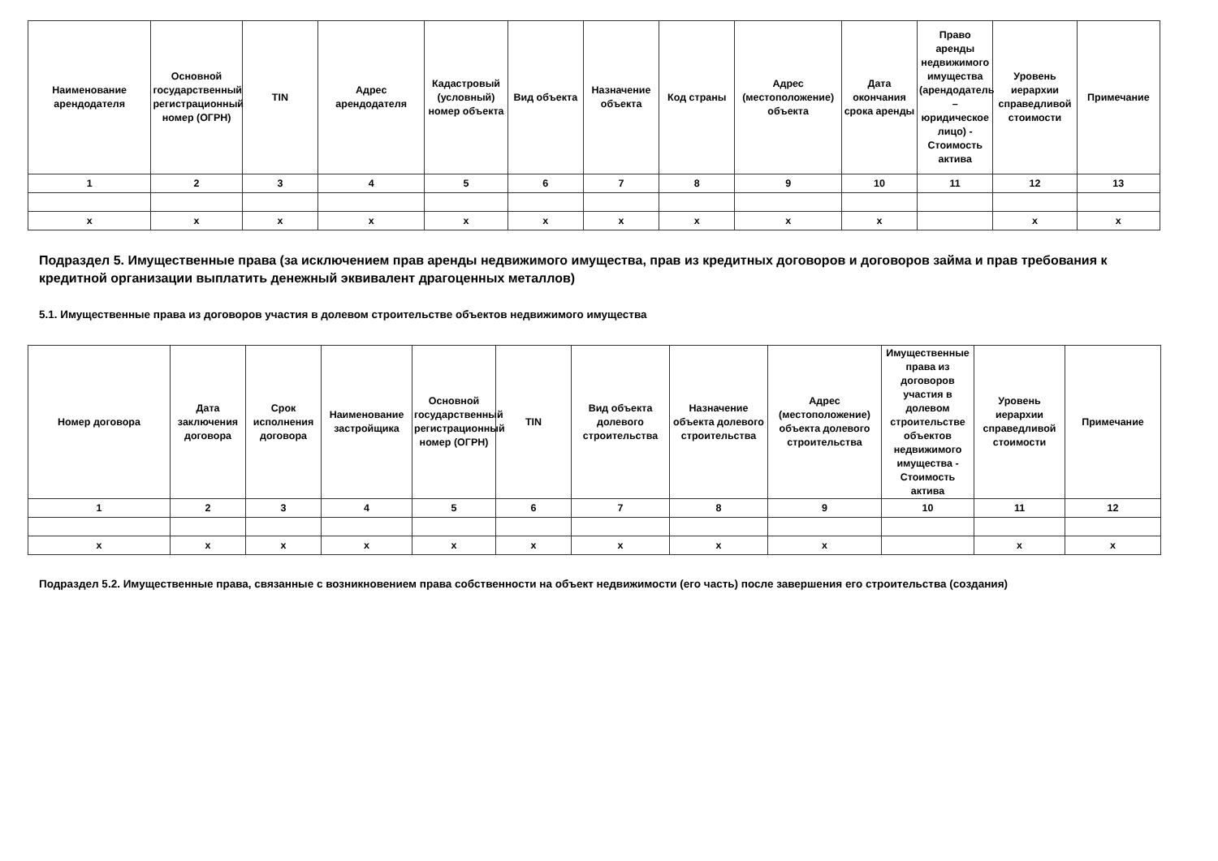| Наименование арендодателя | Основной государственный регистрационный номер (ОГРН) | TIN | Адрес арендодателя | Кадастровый (условный) номер объекта | Вид объекта | Назначение объекта | Код страны | Адрес (местоположение) объекта | Дата окончания срока аренды | Право аренды недвижимого имущества (арендодатель – юридическое лицо) - Стоимость актива | Уровень иерархии справедливой стоимости | Примечание |
| --- | --- | --- | --- | --- | --- | --- | --- | --- | --- | --- | --- | --- |
| 1 | 2 | 3 | 4 | 5 | 6 | 7 | 8 | 9 | 10 | 11 | 12 | 13 |
| x | x | x | x | x | x | x | x | x | x | | x | x |
Подраздел 5. Имущественные права (за исключением прав аренды недвижимого имущества, прав из кредитных договоров и договоров займа и прав требования к кредитной организации выплатить денежный эквивалент драгоценных металлов)
5.1. Имущественные права из договоров участия в долевом строительстве объектов недвижимого имущества
| Номер договора | Дата заключения договора | Срок исполнения договора | Наименование застройщика | Основной государственный регистрационный номер (ОГРН) | TIN | Вид объекта долевого строительства | Назначение объекта долевого строительства | Адрес (местоположение) объекта долевого строительства | Имущественные права из договоров участия в долевом строительстве объектов недвижимого имущества - Стоимость актива | Уровень иерархии справедливой стоимости | Примечание |
| --- | --- | --- | --- | --- | --- | --- | --- | --- | --- | --- | --- |
| 1 | 2 | 3 | 4 | 5 | 6 | 7 | 8 | 9 | 10 | 11 | 12 |
| x | x | x | x | x | x | x | x | x | | x | x |
Подраздел 5.2. Имущественные права, связанные с возникновением права собственности на объект недвижимости (его часть) после завершения его строительства (создания)